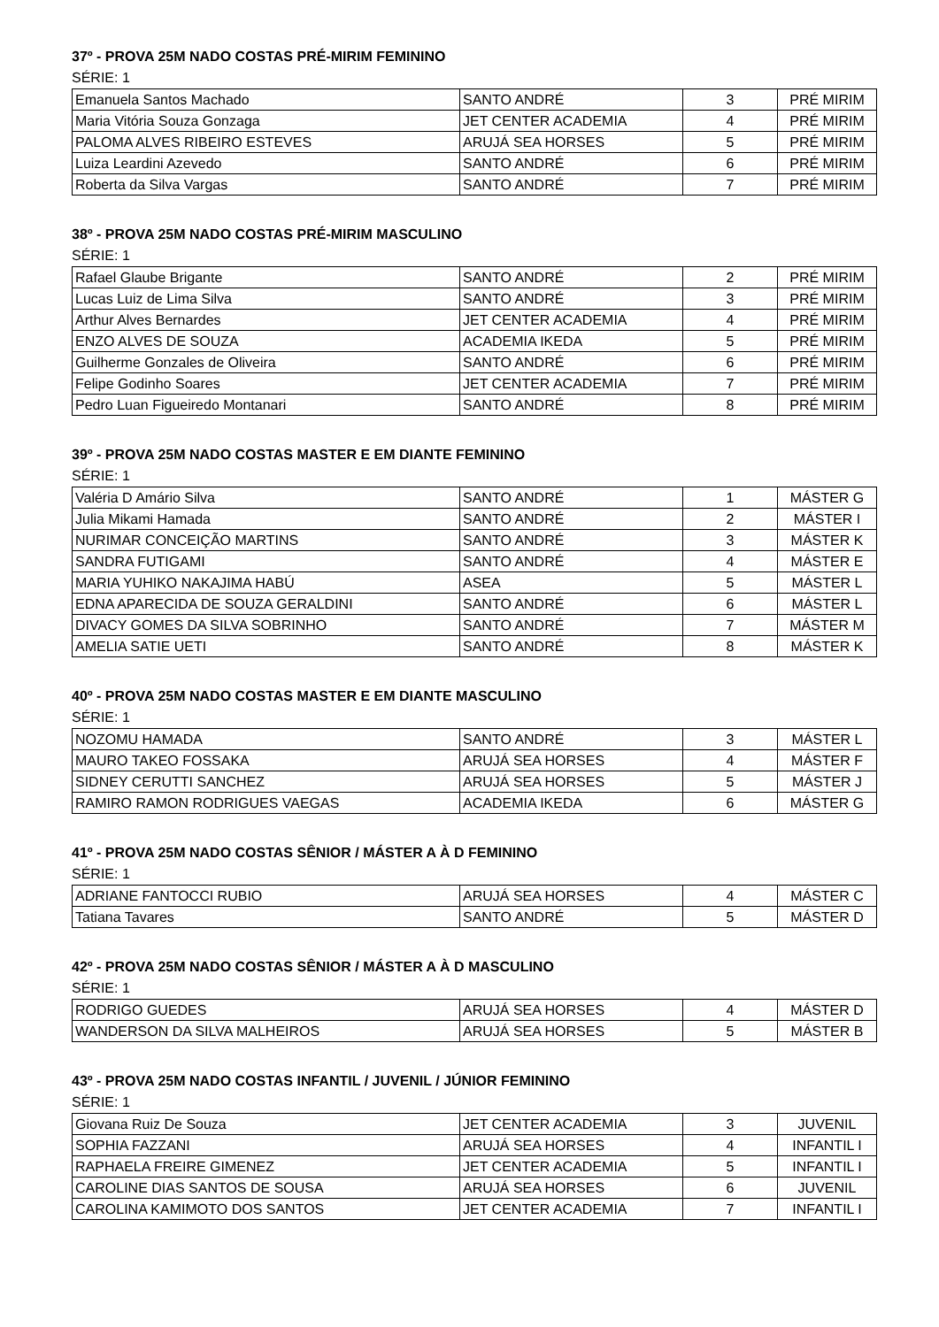37º - PROVA 25M NADO COSTAS PRÉ-MIRIM FEMININO
SÉRIE: 1
| Emanuela Santos Machado | SANTO ANDRÉ | 3 | PRÉ MIRIM |
| Maria Vitória Souza Gonzaga | JET CENTER ACADEMIA | 4 | PRÉ MIRIM |
| PALOMA ALVES RIBEIRO ESTEVES | ARUJÁ SEA HORSES | 5 | PRÉ MIRIM |
| Luiza Leardini Azevedo | SANTO ANDRÉ | 6 | PRÉ MIRIM |
| Roberta da Silva Vargas | SANTO ANDRÉ | 7 | PRÉ MIRIM |
38º - PROVA 25M NADO COSTAS PRÉ-MIRIM MASCULINO
SÉRIE: 1
| Rafael Glaube Brigante | SANTO ANDRÉ | 2 | PRÉ MIRIM |
| Lucas Luiz de Lima Silva | SANTO ANDRÉ | 3 | PRÉ MIRIM |
| Arthur Alves Bernardes | JET CENTER ACADEMIA | 4 | PRÉ MIRIM |
| ENZO ALVES DE SOUZA | ACADEMIA IKEDA | 5 | PRÉ MIRIM |
| Guilherme Gonzales de Oliveira | SANTO ANDRÉ | 6 | PRÉ MIRIM |
| Felipe Godinho Soares | JET CENTER ACADEMIA | 7 | PRÉ MIRIM |
| Pedro Luan Figueiredo Montanari | SANTO ANDRÉ | 8 | PRÉ MIRIM |
39º - PROVA 25M NADO COSTAS MASTER E EM DIANTE FEMININO
SÉRIE: 1
| Valéria D Amário Silva | SANTO ANDRÉ | 1 | MÁSTER G |
| Julia Mikami Hamada | SANTO ANDRÉ | 2 | MÁSTER I |
| NURIMAR CONCEIÇÃO MARTINS | SANTO ANDRÉ | 3 | MÁSTER K |
| SANDRA FUTIGAMI | SANTO ANDRÉ | 4 | MÁSTER E |
| MARIA YUHIKO NAKAJIMA HABÚ | ASEA | 5 | MÁSTER L |
| EDNA APARECIDA DE SOUZA GERALDINI | SANTO ANDRÉ | 6 | MÁSTER L |
| DIVACY GOMES DA SILVA SOBRINHO | SANTO ANDRÉ | 7 | MÁSTER M |
| AMELIA SATIE UETI | SANTO ANDRÉ | 8 | MÁSTER K |
40º - PROVA 25M NADO COSTAS MASTER E EM DIANTE MASCULINO
SÉRIE: 1
| NOZOMU HAMADA | SANTO ANDRÉ | 3 | MÁSTER L |
| MAURO TAKEO FOSSAKA | ARUJÁ SEA HORSES | 4 | MÁSTER F |
| SIDNEY CERUTTI SANCHEZ | ARUJÁ SEA HORSES | 5 | MÁSTER J |
| RAMIRO RAMON RODRIGUES VAEGAS | ACADEMIA IKEDA | 6 | MÁSTER G |
41º - PROVA 25M NADO COSTAS SÊNIOR / MÁSTER A À D FEMININO
SÉRIE: 1
| ADRIANE FANTOCCI RUBIO | ARUJÁ SEA HORSES | 4 | MÁSTER C |
| Tatiana Tavares | SANTO ANDRÉ | 5 | MÁSTER D |
42º - PROVA 25M NADO COSTAS SÊNIOR / MÁSTER A À D MASCULINO
SÉRIE: 1
| RODRIGO GUEDES | ARUJÁ SEA HORSES | 4 | MÁSTER D |
| WANDERSON DA SILVA MALHEIROS | ARUJÁ SEA HORSES | 5 | MÁSTER B |
43º - PROVA 25M NADO COSTAS INFANTIL / JUVENIL / JÚNIOR FEMININO
SÉRIE: 1
| Giovana Ruiz De Souza | JET CENTER ACADEMIA | 3 | JUVENIL |
| SOPHIA FAZZANI | ARUJÁ SEA HORSES | 4 | INFANTIL I |
| RAPHAELA FREIRE GIMENEZ | JET CENTER ACADEMIA | 5 | INFANTIL I |
| CAROLINE DIAS SANTOS DE SOUSA | ARUJÁ SEA HORSES | 6 | JUVENIL |
| CAROLINA KAMIMOTO DOS SANTOS | JET CENTER ACADEMIA | 7 | INFANTIL I |